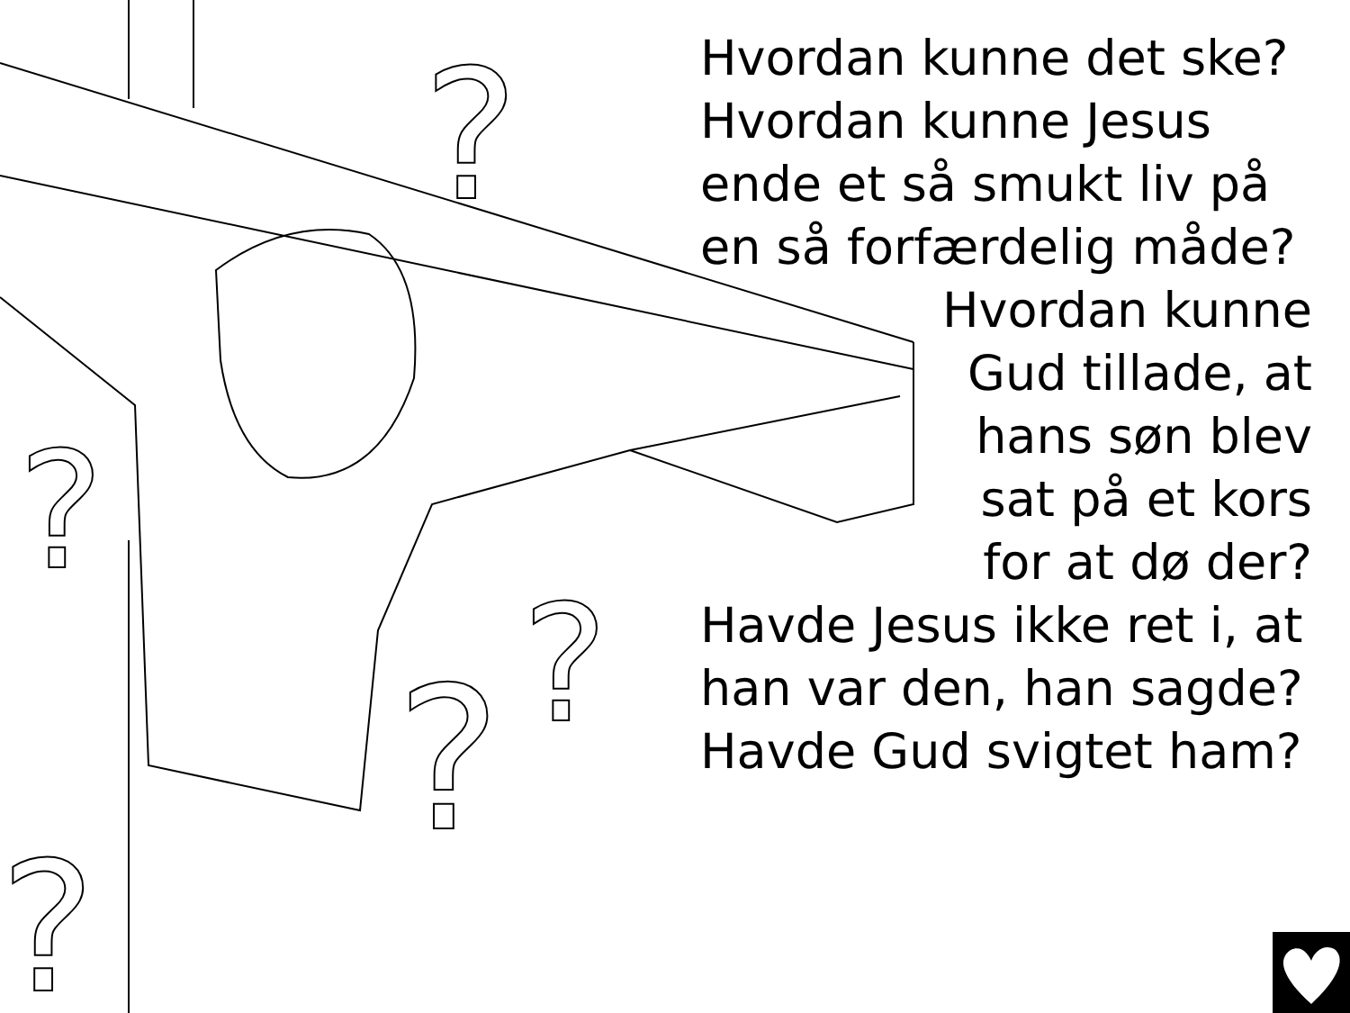?
?
?
?
?
Hvordan kunne det ske? Hvordan kunne Jesus ende et så smukt liv på en så forfærdelig måde?
Hvordan kunne
Gud tillade, at
hans søn blev
sat på et kors
for at dø der?
Havde Jesus ikke ret i, at han var den, han sagde? Havde Gud svigtet ham?